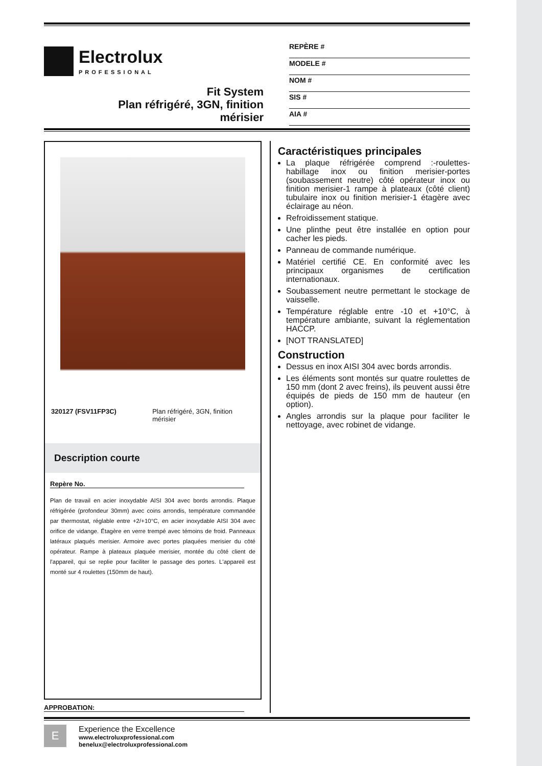Electrolux
PROFESSIONAL
Fit System
Plan réfrigéré, 3GN, finition
mérisier
REPÈRE #
MODELE #
NOM #
SIS #
AIA #
320127 (FSV11FP3C) Plan réfrigéré, 3GN, finition mérisier
Description courte
Repère No.
Plan de travail en acier inoxydable AISI 304 avec bords arrondis. Plaque réfrigérée (profondeur 30mm) avec coins arrondis, température commandée par thermostat, réglable entre +2/+10°C, en acier inoxydable AISI 304 avec orifice de vidange. Étagère en verre trempé avec témoins de froid. Panneaux latéraux plaqués merisier. Armoire avec portes plaquées merisier du côté opérateur. Rampe à plateaux plaquée merisier, montée du côté client de l'appareil, qui se replie pour faciliter le passage des portes. L'appareil est monté sur 4 roulettes (150mm de haut).
Caractéristiques principales
La plaque réfrigérée comprend :-roulettes-habillage inox ou finition merisier-portes (soubassement neutre) côté opérateur inox ou finition merisier-1 rampe à plateaux (côté client) tubulaire inox ou finition merisier-1 étagère avec éclairage au néon.
Refroidissement statique.
Une plinthe peut être installée en option pour cacher les pieds.
Panneau de commande numérique.
Matériel certifié CE. En conformité avec les principaux organismes de certification internationaux.
Soubassement neutre permettant le stockage de vaisselle.
Température réglable entre -10 et +10°C, à température ambiante, suivant la réglementation HACCP.
[NOT TRANSLATED]
Construction
Dessus en inox AISI 304 avec bords arrondis.
Les éléments sont montés sur quatre roulettes de 150 mm (dont 2 avec freins), ils peuvent aussi être équipés de pieds de 150 mm de hauteur (en option).
Angles arrondis sur la plaque pour faciliter le nettoyage, avec robinet de vidange.
APPROBATION:
E
Experience the Excellence
www.electroluxprofessional.com
benelux@electroluxprofessional.com